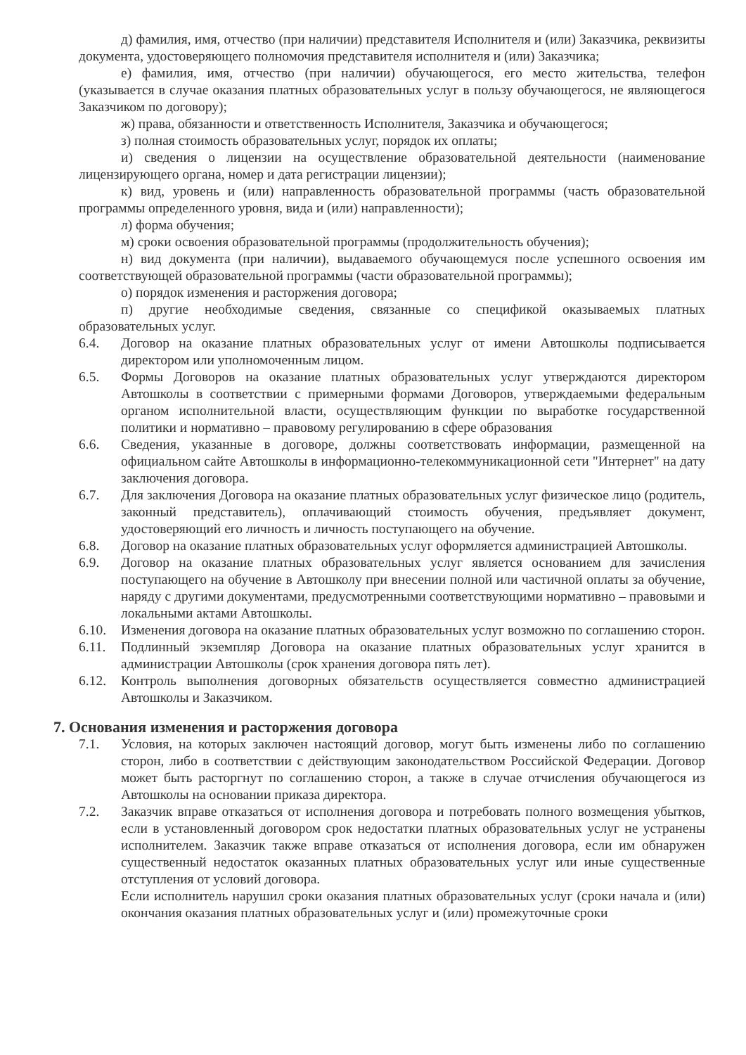д) фамилия, имя, отчество (при наличии) представителя Исполнителя и (или) Заказчика, реквизиты документа, удостоверяющего полномочия представителя исполнителя и (или) Заказчика;
е) фамилия, имя, отчество (при наличии) обучающегося, его место жительства, телефон (указывается в случае оказания платных образовательных услуг в пользу обучающегося, не являющегося Заказчиком по договору);
ж) права, обязанности и ответственность Исполнителя, Заказчика и обучающегося;
з) полная стоимость образовательных услуг, порядок их оплаты;
и) сведения о лицензии на осуществление образовательной деятельности (наименование лицензирующего органа, номер и дата регистрации лицензии);
к) вид, уровень и (или) направленность образовательной программы (часть образовательной программы определенного уровня, вида и (или) направленности);
л) форма обучения;
м) сроки освоения образовательной программы (продолжительность обучения);
н) вид документа (при наличии), выдаваемого обучающемуся после успешного освоения им соответствующей образовательной программы (части образовательной программы);
о) порядок изменения и расторжения договора;
п) другие необходимые сведения, связанные со спецификой оказываемых платных образовательных услуг.
6.4. Договор на оказание платных образовательных услуг от имени Автошколы подписывается директором или уполномоченным лицом.
6.5. Формы Договоров на оказание платных образовательных услуг утверждаются директором Автошколы в соответствии с примерными формами Договоров, утверждаемыми федеральным органом исполнительной власти, осуществляющим функции по выработке государственной политики и нормативно – правовому регулированию в сфере образования
6.6. Сведения, указанные в договоре, должны соответствовать информации, размещенной на официальном сайте Автошколы в информационно-телекоммуникационной сети "Интернет" на дату заключения договора.
6.7. Для заключения Договора на оказание платных образовательных услуг физическое лицо (родитель, законный представитель), оплачивающий стоимость обучения, предъявляет документ, удостоверяющий его личность и личность поступающего на обучение.
6.8. Договор на оказание платных образовательных услуг оформляется администрацией Автошколы.
6.9. Договор на оказание платных образовательных услуг является основанием для зачисления поступающего на обучение в Автошколу при внесении полной или частичной оплаты за обучение, наряду с другими документами, предусмотренными соответствующими нормативно – правовыми и локальными актами Автошколы.
6.10. Изменения договора на оказание платных образовательных услуг возможно по соглашению сторон.
6.11. Подлинный экземпляр Договора на оказание платных образовательных услуг хранится в администрации Автошколы (срок хранения договора пять лет).
6.12. Контроль выполнения договорных обязательств осуществляется совместно администрацией Автошколы и Заказчиком.
7. Основания изменения и расторжения договора
7.1. Условия, на которых заключен настоящий договор, могут быть изменены либо по соглашению сторон, либо в соответствии с действующим законодательством Российской Федерации. Договор может быть расторгнут по соглашению сторон, а также в случае отчисления обучающегося из Автошколы на основании приказа директора.
7.2. Заказчик вправе отказаться от исполнения договора и потребовать полного возмещения убытков, если в установленный договором срок недостатки платных образовательных услуг не устранены исполнителем. Заказчик также вправе отказаться от исполнения договора, если им обнаружен существенный недостаток оказанных платных образовательных услуг или иные существенные отступления от условий договора.
Если исполнитель нарушил сроки оказания платных образовательных услуг (сроки начала и (или) окончания оказания платных образовательных услуг и (или) промежуточные сроки